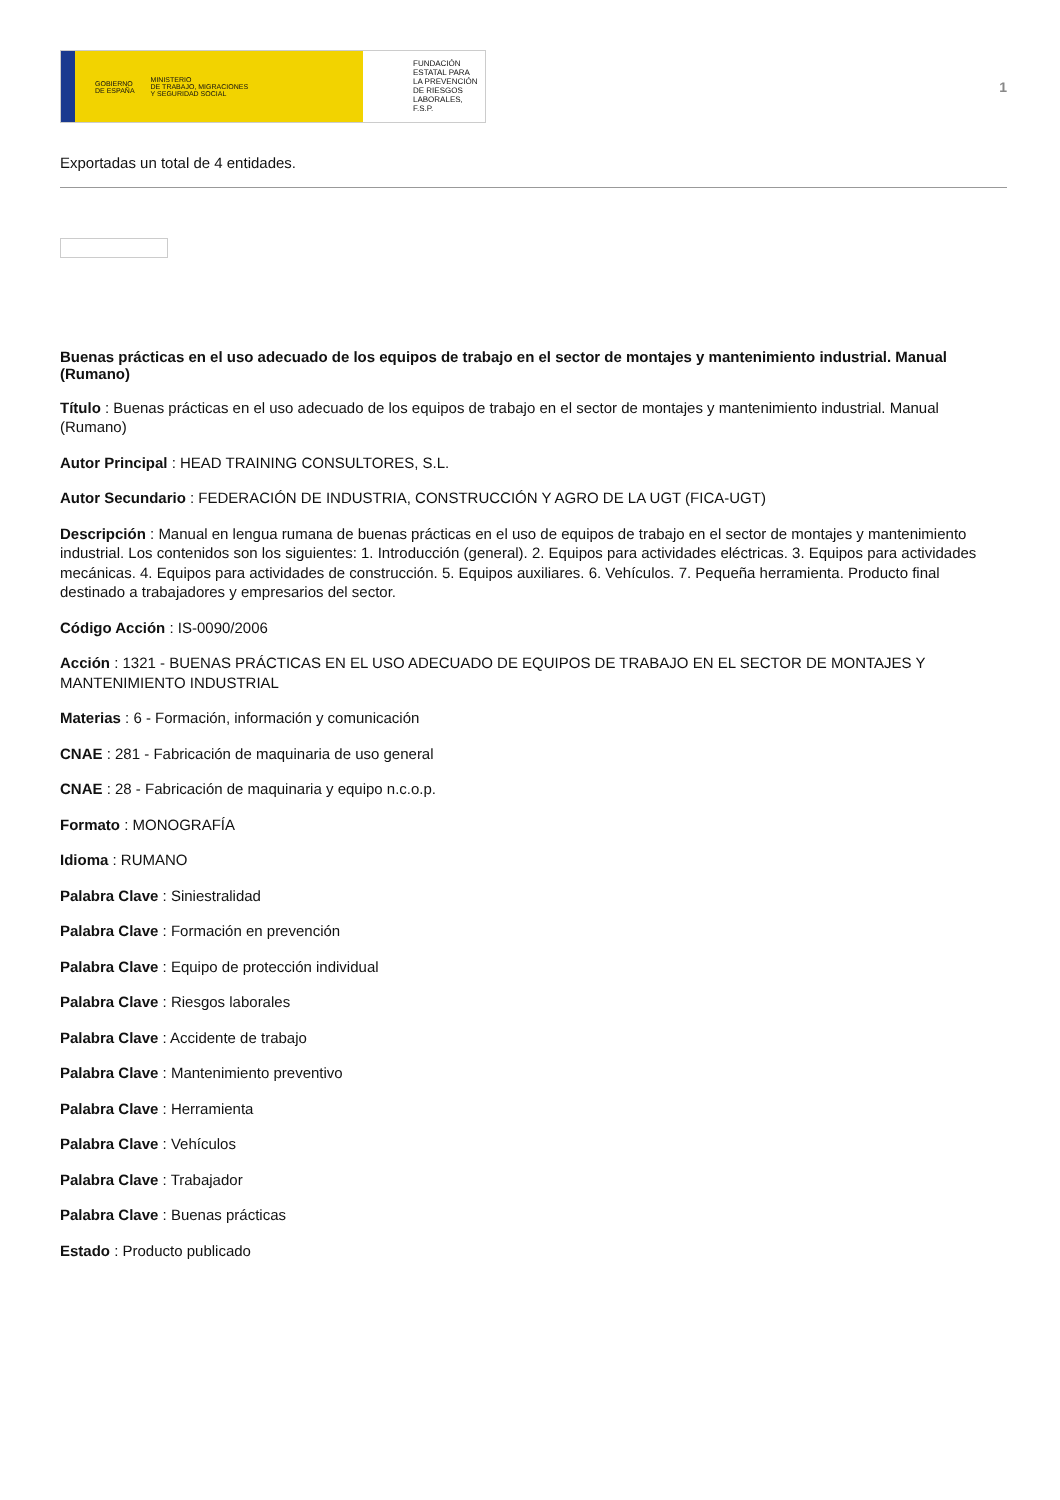GOBIERNO
DE ESPAÑA MINISTERIO
DE TRABAJO, MIGRACIONES
Y SEGURIDAD SOCIAL
FUNDACIÓN
ESTATAL PARA
LA PREVENCIÓN
DE RIESGOS
LABORALES, F.S.P.
1
Exportadas un total de 4 entidades.
Buenas prácticas en el uso adecuado de los equipos de trabajo en el sector de montajes y mantenimiento industrial. Manual (Rumano)
Título : Buenas prácticas en el uso adecuado de los equipos de trabajo en el sector de montajes y mantenimiento industrial. Manual (Rumano)
Autor Principal : HEAD TRAINING CONSULTORES, S.L.
Autor Secundario : FEDERACIÓN DE INDUSTRIA, CONSTRUCCIÓN Y AGRO DE LA UGT (FICA-UGT)
Descripción : Manual en lengua rumana de buenas prácticas en el uso de equipos de trabajo en el sector de montajes y mantenimiento industrial. Los contenidos son los siguientes: 1. Introducción (general). 2. Equipos para actividades eléctricas. 3. Equipos para actividades mecánicas. 4. Equipos para actividades de construcción. 5. Equipos auxiliares. 6. Vehículos. 7. Pequeña herramienta. Producto final destinado a trabajadores y empresarios del sector.
Código Acción : IS-0090/2006
Acción : 1321 - BUENAS PRÁCTICAS EN EL USO ADECUADO DE EQUIPOS DE TRABAJO EN EL SECTOR DE MONTAJES Y MANTENIMIENTO INDUSTRIAL
Materias : 6 - Formación, información y comunicación
CNAE : 281 - Fabricación de maquinaria de uso general
CNAE : 28 - Fabricación de maquinaria y equipo n.c.o.p.
Formato : MONOGRAFÍA
Idioma : RUMANO
Palabra Clave : Siniestralidad
Palabra Clave : Formación en prevención
Palabra Clave : Equipo de protección individual
Palabra Clave : Riesgos laborales
Palabra Clave : Accidente de trabajo
Palabra Clave : Mantenimiento preventivo
Palabra Clave : Herramienta
Palabra Clave : Vehículos
Palabra Clave : Trabajador
Palabra Clave : Buenas prácticas
Estado : Producto publicado